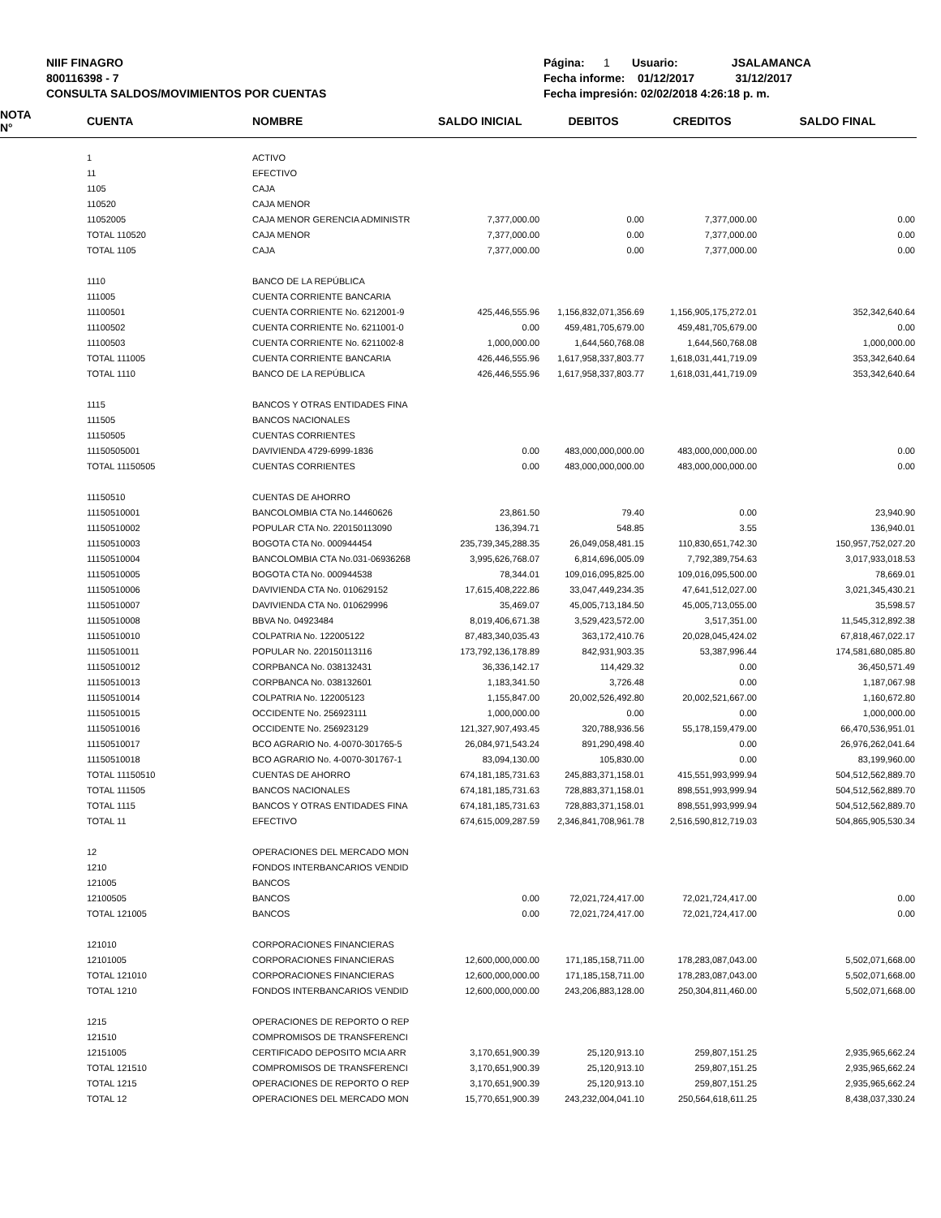NIIF FINAGRO
800116398 - 7
CONSULTA SALDOS/MOVIMIENTOS POR CUENTAS
Página: 1 Usuario: JSALAMANCA
Fecha informe: 01/12/2017 31/12/2017
Fecha impresión: 02/02/2018 4:26:18 p. m.
| NOTA N° | CUENTA | NOMBRE | SALDO INICIAL | DEBITOS | CREDITOS | SALDO FINAL |
| --- | --- | --- | --- | --- | --- | --- |
| | 1 | ACTIVO | | | | |
| | 11 | EFECTIVO | | | | |
| | 1105 | CAJA | | | | |
| | 110520 | CAJA MENOR | | | | |
| | 11052005 | CAJA MENOR GERENCIA ADMINISTR | 7,377,000.00 | 0.00 | 7,377,000.00 | 0.00 |
| | TOTAL 110520 | CAJA MENOR | 7,377,000.00 | 0.00 | 7,377,000.00 | 0.00 |
| | TOTAL 1105 | CAJA | 7,377,000.00 | 0.00 | 7,377,000.00 | 0.00 |
| | 1110 | BANCO DE LA REPÚBLICA | | | | |
| | 111005 | CUENTA CORRIENTE BANCARIA | | | | |
| | 11100501 | CUENTA CORRIENTE No. 6212001-9 | 425,446,555.96 | 1,156,832,071,356.69 | 1,156,905,175,272.01 | 352,342,640.64 |
| | 11100502 | CUENTA CORRIENTE No. 6211001-0 | 0.00 | 459,481,705,679.00 | 459,481,705,679.00 | 0.00 |
| | 11100503 | CUENTA CORRIENTE No. 6211002-8 | 1,000,000.00 | 1,644,560,768.08 | 1,644,560,768.08 | 1,000,000.00 |
| | TOTAL 111005 | CUENTA CORRIENTE BANCARIA | 426,446,555.96 | 1,617,958,337,803.77 | 1,618,031,441,719.09 | 353,342,640.64 |
| | TOTAL 1110 | BANCO DE LA REPÚBLICA | 426,446,555.96 | 1,617,958,337,803.77 | 1,618,031,441,719.09 | 353,342,640.64 |
| | 1115 | BANCOS Y OTRAS ENTIDADES FINA | | | | |
| | 111505 | BANCOS NACIONALES | | | | |
| | 11150505 | CUENTAS CORRIENTES | | | | |
| | 11150505001 | DAVIVIENDA 4729-6999-1836 | 0.00 | 483,000,000,000.00 | 483,000,000,000.00 | 0.00 |
| | TOTAL 11150505 | CUENTAS CORRIENTES | 0.00 | 483,000,000,000.00 | 483,000,000,000.00 | 0.00 |
| | 11150510 | CUENTAS DE AHORRO | | | | |
| | 11150510001 | BANCOLOMBIA CTA No.14460626 | 23,861.50 | 79.40 | 0.00 | 23,940.90 |
| | 11150510002 | POPULAR CTA No. 220150113090 | 136,394.71 | 548.85 | 3.55 | 136,940.01 |
| | 11150510003 | BOGOTA CTA No. 000944454 | 235,739,345,288.35 | 26,049,058,481.15 | 110,830,651,742.30 | 150,957,752,027.20 |
| | 11150510004 | BANCOLOMBIA CTA No.031-06936268 | 3,995,626,768.07 | 6,814,696,005.09 | 7,792,389,754.63 | 3,017,933,018.53 |
| | 11150510005 | BOGOTA CTA No. 000944538 | 78,344.01 | 109,016,095,825.00 | 109,016,095,500.00 | 78,669.01 |
| | 11150510006 | DAVIVIENDA CTA No. 010629152 | 17,615,408,222.86 | 33,047,449,234.35 | 47,641,512,027.00 | 3,021,345,430.21 |
| | 11150510007 | DAVIVIENDA CTA No. 010629996 | 35,469.07 | 45,005,713,184.50 | 45,005,713,055.00 | 35,598.57 |
| | 11150510008 | BBVA No. 04923484 | 8,019,406,671.38 | 3,529,423,572.00 | 3,517,351.00 | 11,545,312,892.38 |
| | 11150510010 | COLPATRIA No. 122005122 | 87,483,340,035.43 | 363,172,410.76 | 20,028,045,424.02 | 67,818,467,022.17 |
| | 11150510011 | POPULAR No. 220150113116 | 173,792,136,178.89 | 842,931,903.35 | 53,387,996.44 | 174,581,680,085.80 |
| | 11150510012 | CORPBANCA No. 038132431 | 36,336,142.17 | 114,429.32 | 0.00 | 36,450,571.49 |
| | 11150510013 | CORPBANCA No. 038132601 | 1,183,341.50 | 3,726.48 | 0.00 | 1,187,067.98 |
| | 11150510014 | COLPATRIA No. 122005123 | 1,155,847.00 | 20,002,526,492.80 | 20,002,521,667.00 | 1,160,672.80 |
| | 11150510015 | OCCIDENTE No. 256923111 | 1,000,000.00 | 0.00 | 0.00 | 1,000,000.00 |
| | 11150510016 | OCCIDENTE No. 256923129 | 121,327,907,493.45 | 320,788,936.56 | 55,178,159,479.00 | 66,470,536,951.01 |
| | 11150510017 | BCO AGRARIO No. 4-0070-301765-5 | 26,084,971,543.24 | 891,290,498.40 | 0.00 | 26,976,262,041.64 |
| | 11150510018 | BCO AGRARIO No. 4-0070-301767-1 | 83,094,130.00 | 105,830.00 | 0.00 | 83,199,960.00 |
| | TOTAL 11150510 | CUENTAS DE AHORRO | 674,181,185,731.63 | 245,883,371,158.01 | 415,551,993,999.94 | 504,512,562,889.70 |
| | TOTAL 111505 | BANCOS NACIONALES | 674,181,185,731.63 | 728,883,371,158.01 | 898,551,993,999.94 | 504,512,562,889.70 |
| | TOTAL 1115 | BANCOS Y OTRAS ENTIDADES FINA | 674,181,185,731.63 | 728,883,371,158.01 | 898,551,993,999.94 | 504,512,562,889.70 |
| | TOTAL 11 | EFECTIVO | 674,615,009,287.59 | 2,346,841,708,961.78 | 2,516,590,812,719.03 | 504,865,905,530.34 |
| | 12 | OPERACIONES DEL MERCADO MON | | | | |
| | 1210 | FONDOS INTERBANCARIOS VENDID | | | | |
| | 121005 | BANCOS | | | | |
| | 12100505 | BANCOS | 0.00 | 72,021,724,417.00 | 72,021,724,417.00 | 0.00 |
| | TOTAL 121005 | BANCOS | 0.00 | 72,021,724,417.00 | 72,021,724,417.00 | 0.00 |
| | 121010 | CORPORACIONES FINANCIERAS | | | | |
| | 12101005 | CORPORACIONES FINANCIERAS | 12,600,000,000.00 | 171,185,158,711.00 | 178,283,087,043.00 | 5,502,071,668.00 |
| | TOTAL 121010 | CORPORACIONES FINANCIERAS | 12,600,000,000.00 | 171,185,158,711.00 | 178,283,087,043.00 | 5,502,071,668.00 |
| | TOTAL 1210 | FONDOS INTERBANCARIOS VENDID | 12,600,000,000.00 | 243,206,883,128.00 | 250,304,811,460.00 | 5,502,071,668.00 |
| | 1215 | OPERACIONES DE REPORTO O REP | | | | |
| | 121510 | COMPROMISOS DE TRANSFERENCI | | | | |
| | 12151005 | CERTIFICADO DEPOSITO MCIA ARR | 3,170,651,900.39 | 25,120,913.10 | 259,807,151.25 | 2,935,965,662.24 |
| | TOTAL 121510 | COMPROMISOS DE TRANSFERENCI | 3,170,651,900.39 | 25,120,913.10 | 259,807,151.25 | 2,935,965,662.24 |
| | TOTAL 1215 | OPERACIONES DE REPORTO O REP | 3,170,651,900.39 | 25,120,913.10 | 259,807,151.25 | 2,935,965,662.24 |
| | TOTAL 12 | OPERACIONES DEL MERCADO MON | 15,770,651,900.39 | 243,232,004,041.10 | 250,564,618,611.25 | 8,438,037,330.24 |